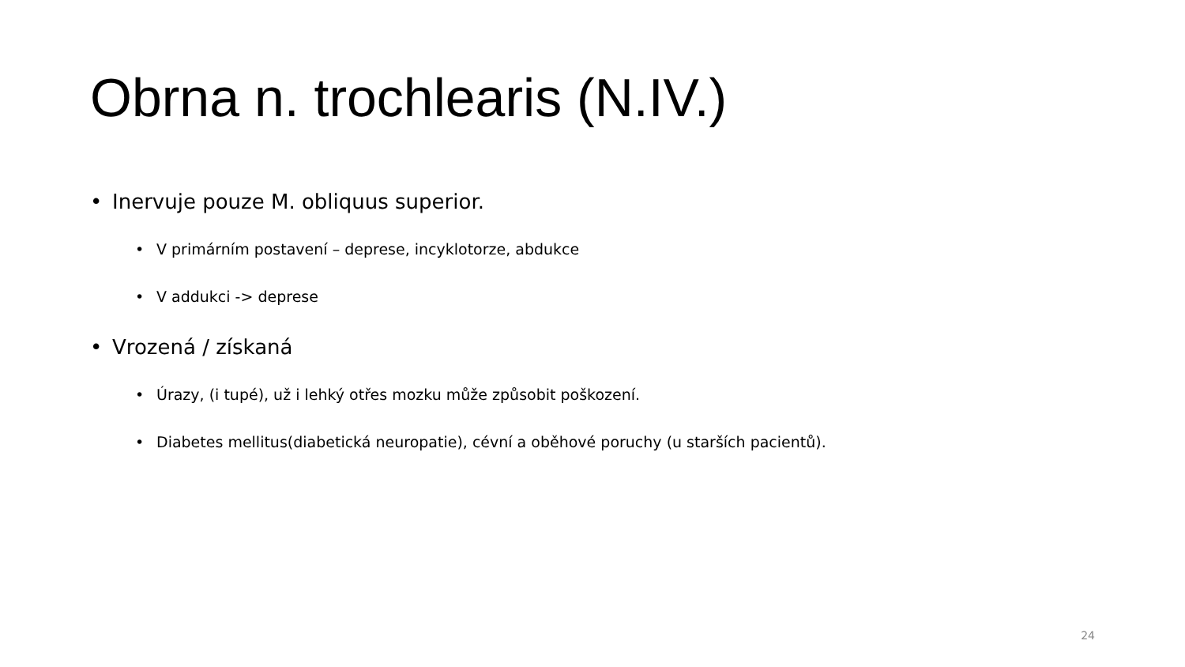Obrna n. trochlearis (N.IV.)
• Inervuje pouze M. obliquus superior.
• V primárním postavení – deprese, incyklotorze, abdukce
• V addukci -> deprese
• Vrozená / získaná
• Úrazy, (i tupé), už i lehký otřes mozku může způsobit poškození.
• Diabetes mellitus(diabetická neuropatie), cévní a oběhové poruchy (u starších pacientů).
24